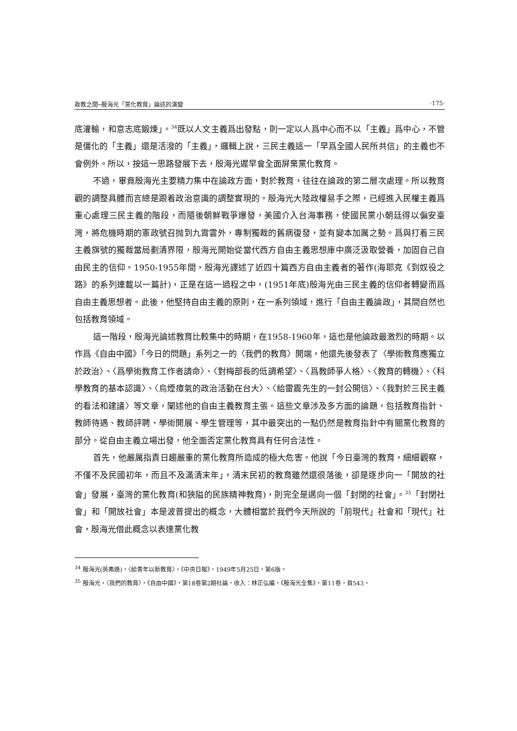政教之間─殷海光「黨化教育」論述的演變 ‧175‧
底灌輸，和意志底鍛煉」。<sup>34</sup>既以人文主義爲出發點，則一定以人爲中心而不以「主義」爲中心，不管是僵化的「主義」還是活潑的「主義」，邏輯上說，三民主義這一「早爲全國人民所共信」的主義也不會例外。所以，按這一思路發展下去，殷海光遲早會全面屏棄黨化教育。
不過，畢竟殷海光主要精力集中在論政方面，對於教育，往往在論政的第二層次處理。所以教育觀的調整具體而言總是跟着政治意識的調整實現的。殷海光大陸政權易手之際，已經進入民權主義爲重心處理三民主義的階段，而隨後朝鮮戰爭爆發，美國介入台海事務，使國民黨小朝廷得以偏安臺灣，將危機時期的憲政號召抛到九霄雲外，專制獨裁的舊病復發，並有變本加厲之勢。爲與打着三民主義旗號的獨裁當局劃清界限，殷海光開始從當代西方自由主義思想庫中廣泛汲取營養，加固自己自由民主的信仰。1950-1955年間，殷海光譯述了近四十篇西方自由主義者的著作(海耶克《到奴役之路》的系列連載以一篇計)，正是在這一過程之中，(1951年底)殷海光由三民主義的信仰者轉變而爲自由主義思想者。此後，他堅持自由主義的原則，在一系列領域，進行「自由主義論政」，其間自然也包括教育領域。
這一階段，殷海光論述教育比較集中的時期，在1958-1960年，這也是他論政最激烈的時期。以作爲《自由中國》「今日的問題」系列之一的〈我們的教育〉開端，他還先後發表了〈學術教育應獨立於政治〉、〈爲學術教育工作者請命〉、〈對梅部長的低調希望〉、〈爲教師爭人格〉、〈教育的轉機〉、〈科學教育的基本認識〉、〈烏煙瘴氣的政治活動在台大〉、〈給雷震先生的一封公開信〉、〈我對於三民主義的看法和建議〉等文章，闡述他的自由主義教育主張。這些文章涉及多方面的論題，包括教育指針、教師待遇、教師評聘、學術開展、學生管理等，其中最突出的一點仍然是教育指針中有關黨化教育的部分。從自由主義立場出發，他全面否定黨化教育具有任何合法性。
首先，他嚴厲指責日趨嚴重的黨化教育所造成的極大危害。他說「今日臺灣的教育，細細觀察，不僅不及民國初年，而且不及滿清末年」，清末民初的教育雖然還很落後，卻是逐步向一「開放的社會」發展，臺灣的黨化教育(和狹隘的民族精神教育)，則完全是邁向一個「封閉的社會」。<sup>35</sup>「封閉社會」和「開放社會」本是波普提出的概念，大體相當於我們今天所說的「前現代」社會和「現代」社會，殷海光借此概念以表達黨化教
<sup>34</sup> 殷海光(英弗遜)，〈給青年以新教育〉，《中央日報》，1949年5月25日，第6版。
<sup>35</sup> 殷海光，〈我們的教育〉，《自由中國》，第18卷第2期社論，收入：林正弘編，《殷海光全集》，第11卷，頁543。